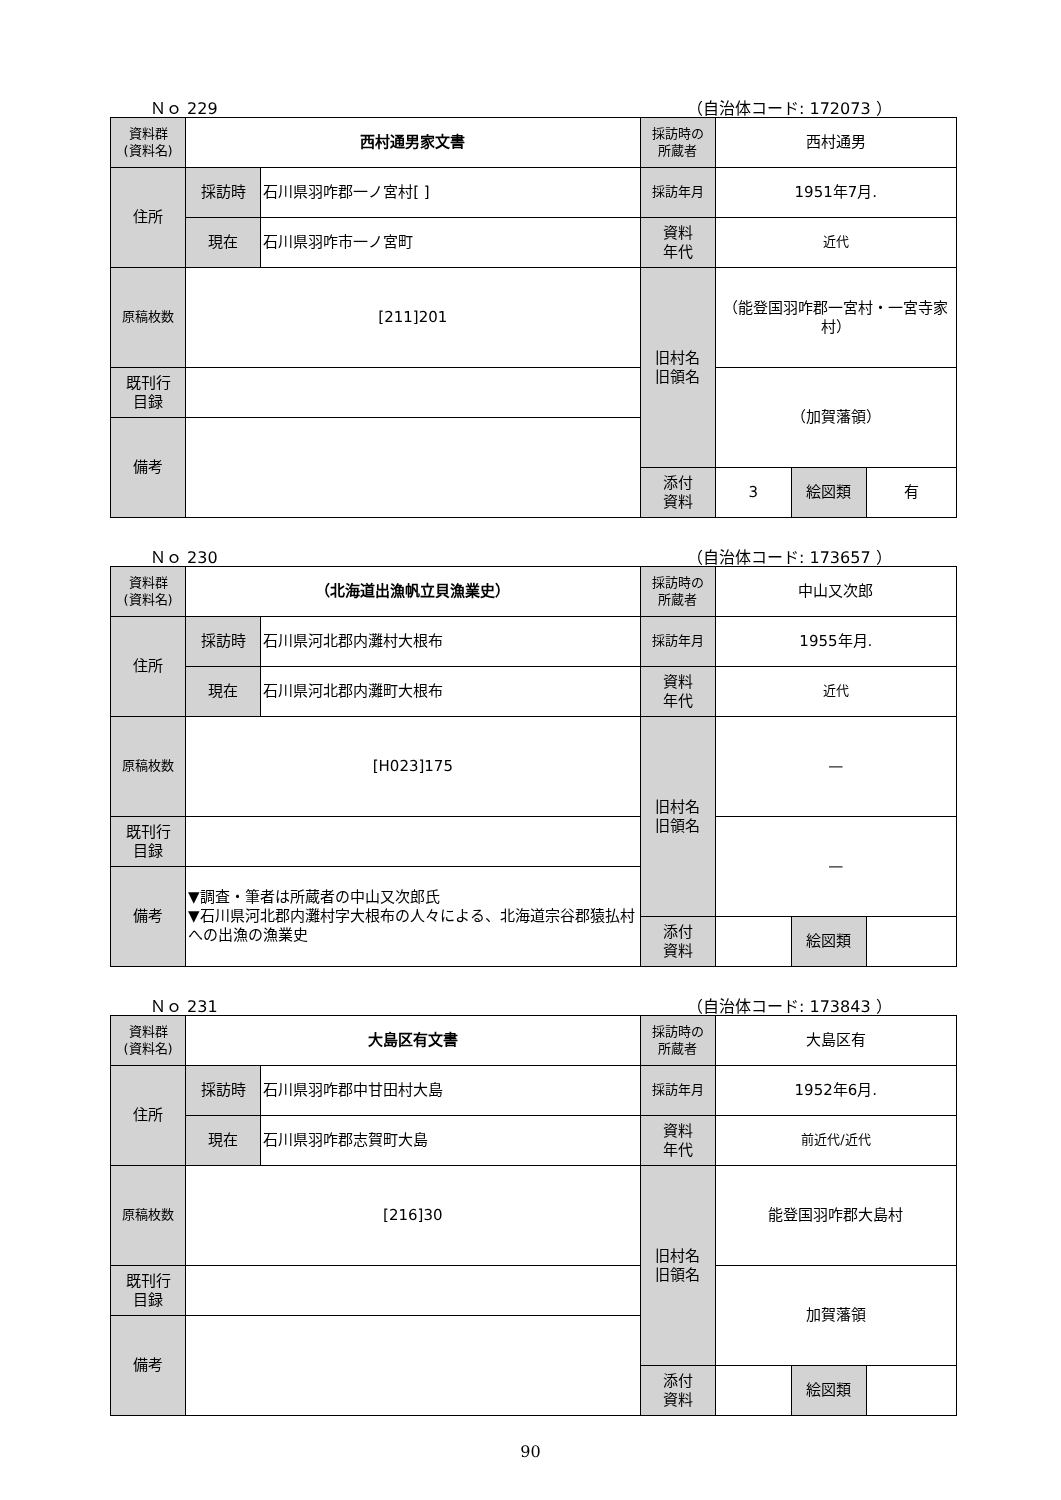Ｎｏ 229 （自治体コード: 172073 ）
| 資料群 (資料名) | 西村通男家文書 | | 採訪時の 所蔵者 | 西村通男 | | |
| 住所 | 採訪時 | 石川県羽咋郡一ノ宮村[ ] | 採訪年月 | 1951年7月. | | |
| | 現在 | 石川県羽咋市一ノ宮町 | 資料 年代 | 近代 | | |
| 原稿枚数 | [211]201 | | 旧村名 旧領名 | （能登国羽咋郡一宮村・一宮寺家村） | | |
| 既刊行 目録 | | | | （加賀藩領） | | |
| 備考 | | | | | | |
| | | | 添付 資料 | 3 | 絵図類 | 有 |
Ｎｏ 230 （自治体コード: 173657 ）
| 資料群 (資料名) | （北海道出漁帆立貝漁業史） | | 採訪時の 所蔵者 | 中山又次郎 | | |
| 住所 | 採訪時 | 石川県河北郡内灘村大根布 | 採訪年月 | 1955年月. | | |
| | 現在 | 石川県河北郡内灘町大根布 | 資料 年代 | 近代 | | |
| 原稿枚数 | [H023]175 | | 旧村名 旧領名 | — | | |
| 既刊行 目録 | | | | — | | |
| 備考 | ▼調査・筆者は所蔵者の中山又次郎氏 ▼石川県河北郡内灘村字大根布の人々による、北海道宗谷郡猿払村への出漁の漁業史 | | | | | |
| | | | 添付 資料 | | 絵図類 | |
Ｎｏ 231 （自治体コード: 173843 ）
| 資料群 (資料名) | 大島区有文書 | | 採訪時の 所蔵者 | 大島区有 | | |
| 住所 | 採訪時 | 石川県羽咋郡中甘田村大島 | 採訪年月 | 1952年6月. | | |
| | 現在 | 石川県羽咋郡志賀町大島 | 資料 年代 | 前近代/近代 | | |
| 原稿枚数 | [216]30 | | 旧村名 旧領名 | 能登国羽咋郡大島村 | | |
| 既刊行 目録 | | | | 加賀藩領 | | |
| 備考 | | | | | | |
| | | | 添付 資料 | | 絵図類 | |
90